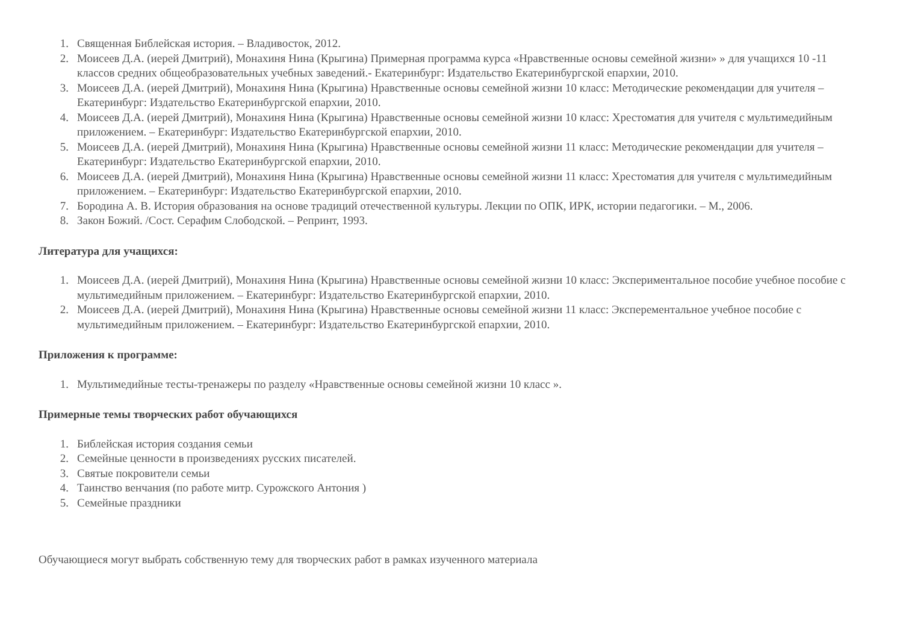1. Священная Библейская история. – Владивосток, 2012.
2. Моисеев Д.А. (иерей Дмитрий), Монахиня Нина (Крыгина) Примерная программа курса «Нравственные основы семейной жизни» » для учащихся 10 -11 классов средних общеобразовательных учебных заведений.- Екатеринбург: Издательство Екатеринбургской епархии, 2010.
3. Моисеев Д.А. (иерей Дмитрий), Монахиня Нина (Крыгина) Нравственные основы семейной жизни 10 класс: Методические рекомендации для учителя – Екатеринбург: Издательство Екатеринбургской епархии, 2010.
4. Моисеев Д.А. (иерей Дмитрий), Монахиня Нина (Крыгина) Нравственные основы семейной жизни 10 класс: Хрестоматия для учителя с мультимедийным приложением. – Екатеринбург: Издательство Екатеринбургской епархии, 2010.
5. Моисеев Д.А. (иерей Дмитрий), Монахиня Нина (Крыгина) Нравственные основы семейной жизни 11 класс: Методические рекомендации для учителя – Екатеринбург: Издательство Екатеринбургской епархии, 2010.
6. Моисеев Д.А. (иерей Дмитрий), Монахиня Нина (Крыгина) Нравственные основы семейной жизни 11 класс: Хрестоматия для учителя с мультимедийным приложением. – Екатеринбург: Издательство Екатеринбургской епархии, 2010.
7. Бородина А. В. История образования на основе традиций отечественной культуры. Лекции по ОПК, ИРК, истории педагогики. – М., 2006.
8. Закон Божий. /Сост. Серафим Слободской. – Репринт, 1993.
Литература для учащихся:
1. Моисеев Д.А. (иерей Дмитрий), Монахиня Нина (Крыгина) Нравственные основы семейной жизни 10 класс: Экспериментальное пособие учебное пособие с мультимедийным приложением. – Екатеринбург: Издательство Екатеринбургской епархии, 2010.
2. Моисеев Д.А. (иерей Дмитрий), Монахиня Нина (Крыгина) Нравственные основы семейной жизни 11 класс: Эксперементальное учебное пособие с мультимедийным приложением. – Екатеринбург: Издательство Екатеринбургской епархии, 2010.
Приложения к программе:
1. Мультимедийные тесты-тренажеры по разделу «Нравственные основы семейной жизни 10 класс ».
Примерные темы творческих работ обучающихся
1. Библейская история создания семьи
2. Семейные ценности в произведениях русских писателей.
3. Святые покровители семьи
4. Таинство венчания (по работе митр. Сурожского Антония )
5. Семейные праздники
Обучающиеся могут выбрать собственную тему для творческих работ в рамках изученного материала